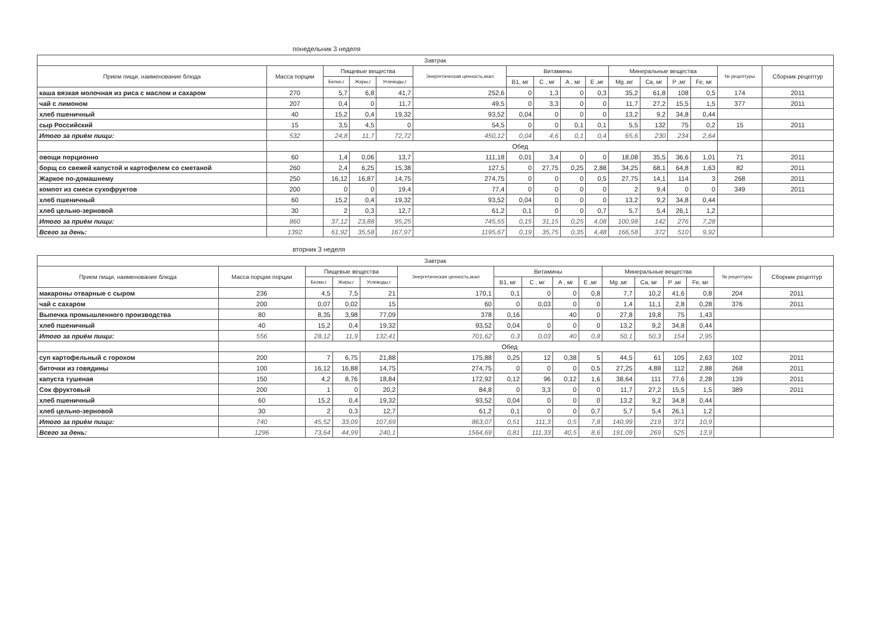понедельник 3 неделя
| Завтрак | | | | | | | | | | | | | | | |
| --- | --- | --- | --- | --- | --- | --- | --- | --- | --- | --- | --- | --- | --- | --- | --- |
| Прием пищи, наименование блюда | Масса порции | Пищевые вещества | | | Энергетическая ценность,ккал | Витамины | | | | Минеральные вещества | | | | № рецептуры | Сборник рецептур |
| | | Белки,г | Жиры,г | Углеводы,г | | В1, мг | С , мг | А , мг | Е ,мг | Mg ,мг | Ca, мг | P ,мг | Fe, мг | | |
| каша вязкая молочная из риса с маслом и сахаром | 270 | 5,7 | 6,8 | 41,7 | 252,6 | 0 | 1,3 | 0 | 0,3 | 35,2 | 61,8 | 108 | 0,5 | 174 | 2011 |
| чай с лимоном | 207 | 0,4 | 0 | 11,7 | 49,5 | 0 | 3,3 | 0 | 0 | 11,7 | 27,2 | 15,5 | 1,5 | 377 | 2011 |
| хлеб пшеничный | 40 | 15,2 | 0,4 | 19,32 | 93,52 | 0,04 | 0 | 0 | 0 | 13,2 | 9,2 | 34,8 | 0,44 | | |
| сыр Российский | 15 | 3,5 | 4,5 | 0 | 54,5 | 0 | 0 | 0,1 | 0,1 | 5,5 | 132 | 75 | 0,2 | 15 | 2011 |
| Итого за приём пищи: | 532 | 24,8 | 11,7 | 72,72 | 450,12 | 0,04 | 4,6 | 0,1 | 0,4 | 65,6 | 230 | 234 | 2,64 | | |
| | | Обед | | | | | | | | | | | | | |
| овощи порционно | 60 | 1,4 | 0,06 | 13,7 | 111,18 | 0,01 | 3,4 | 0 | 0 | 18,08 | 35,5 | 36,6 | 1,01 | 71 | 2011 |
| борщ со свежей капустой и картофелем со сметаной | 260 | 2,4 | 6,25 | 15,38 | 127,5 | 0 | 27,75 | 0,25 | 2,88 | 34,25 | 68,1 | 64,8 | 1,63 | 82 | 2011 |
| Жаркое по-домашнему | 250 | 16,12 | 16,87 | 14,75 | 274,75 | 0 | 0 | 0 | 0,5 | 27,75 | 14,1 | 114 | 3 | 268 | 2011 |
| компот из смеси сухофруктов | 200 | 0 | 0 | 19,4 | 77,4 | 0 | 0 | 0 | 0 | 2 | 9,4 | 0 | 0 | 349 | 2011 |
| хлеб пшеничный | 60 | 15,2 | 0,4 | 19,32 | 93,52 | 0,04 | 0 | 0 | 0 | 13,2 | 9,2 | 34,8 | 0,44 | | |
| хлеб цельно-зерновой | 30 | 2 | 0,3 | 12,7 | 61,2 | 0,1 | 0 | 0 | 0,7 | 5,7 | 5,4 | 26,1 | 1,2 | | |
| Итого за приём пищи: | 860 | 37,12 | 23,88 | 95,25 | 745,55 | 0,15 | 31,15 | 0,25 | 4,08 | 100,98 | 142 | 276 | 7,28 | | |
| Всего за день: | 1392 | 61,92 | 35,58 | 167,97 | 1195,67 | 0,19 | 35,75 | 0,35 | 4,48 | 166,58 | 372 | 510 | 9,92 | | |
вторник 3 неделя
| Завтрак | | | | | | | | | | | | | | | |
| --- | --- | --- | --- | --- | --- | --- | --- | --- | --- | --- | --- | --- | --- | --- | --- |
| Прием пищи, наименование блюда | Масса порции порции | Пищевые вещества | | | Энергетическая ценность,ккал | Витамины | | | | Минеральные вещества | | | | № рецептуры | Сборник рецептур |
| | | Белки,г | Жиры,г | Углеводы,г | | В1, мг | С , мг | А , мг | Е ,мг | Mg ,мг | Ca, мг | P ,мг | Fe, мг | | |
| макароны отварные с сыром | 236 | 4,5 | 7,5 | 21 | 170,1 | 0,1 | 0 | 0 | 0,8 | 7,7 | 10,2 | 41,6 | 0,8 | 204 | 2011 |
| чай с сахаром | 200 | 0,07 | 0,02 | 15 | 60 | 0 | 0,03 | 0 | 0 | 1,4 | 11,1 | 2,8 | 0,28 | 376 | 2011 |
| Выпечка промышленного производства | 80 | 8,35 | 3,98 | 77,09 | 378 | 0,16 | | 40 | 0 | 27,8 | 19,8 | 75 | 1,43 | | |
| хлеб пшеничный | 40 | 15,2 | 0,4 | 19,32 | 93,52 | 0,04 | 0 | 0 | 0 | 13,2 | 9,2 | 34,8 | 0,44 | | |
| Итого за приём пищи: | 556 | 28,12 | 11,9 | 132,41 | 701,62 | 0,3 | 0,03 | 40 | 0,8 | 50,1 | 50,3 | 154 | 2,95 | | |
| | | Обед | | | | | | | | | | | | | |
| суп картофельный с горохом | 200 | 7 | 6,75 | 21,88 | 175,88 | 0,25 | 12 | 0,38 | 5 | 44,5 | 61 | 105 | 2,63 | 102 | 2011 |
| биточки из говядины | 100 | 16,12 | 16,88 | 14,75 | 274,75 | 0 | 0 | 0 | 0,5 | 27,25 | 4,88 | 112 | 2,88 | 268 | 2011 |
| капуста тушеная | 150 | 4,2 | 8,76 | 18,84 | 172,92 | 0,12 | 96 | 0,12 | 1,6 | 38,64 | 111 | 77,6 | 2,28 | 139 | 2011 |
| Сок фруктовый | 200 | 1 | 0 | 20,2 | 84,8 | 0 | 3,3 | 0 | 0 | 11,7 | 27,2 | 15,5 | 1,5 | 389 | 2011 |
| хлеб пшеничный | 60 | 15,2 | 0,4 | 19,32 | 93,52 | 0,04 | 0 | 0 | 0 | 13,2 | 9,2 | 34,8 | 0,44 | | |
| хлеб цельно-зерновой | 30 | 2 | 0,3 | 12,7 | 61,2 | 0,1 | 0 | 0 | 0,7 | 5,7 | 5,4 | 26,1 | 1,2 | | |
| Итого за приём пищи: | 740 | 45,52 | 33,09 | 107,69 | 863,07 | 0,51 | 111,3 | 0,5 | 7,8 | 140,99 | 219 | 371 | 10,9 | | |
| Всего за день: | 1296 | 73,64 | 44,99 | 240,1 | 1564,69 | 0,81 | 111,33 | 40,5 | 8,6 | 191,09 | 269 | 525 | 13,9 | | |